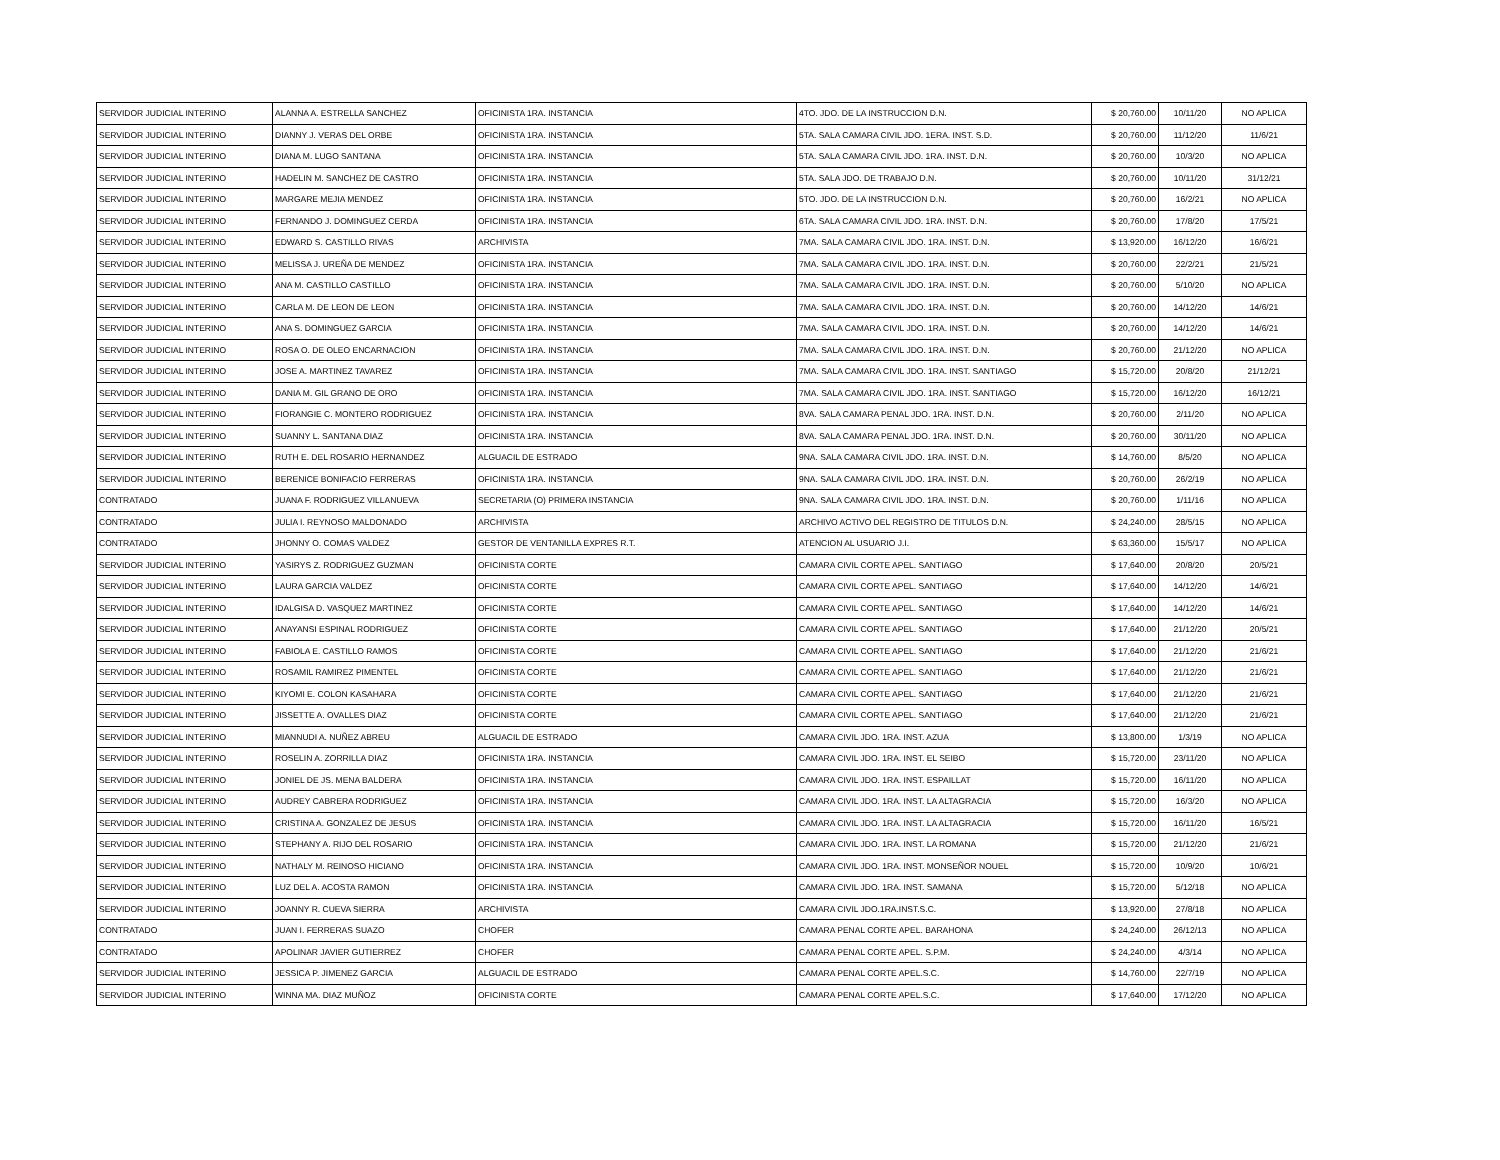| SERVIDOR JUDICIAL INTERINO | ALANNA A. ESTRELLA SANCHEZ | OFICINISTA 1RA. INSTANCIA | 4TO. JDO. DE LA INSTRUCCION D.N. | $ 20,760.00 | 10/11/20 | NO APLICA |
| SERVIDOR JUDICIAL INTERINO | DIANNY J. VERAS DEL ORBE | OFICINISTA 1RA. INSTANCIA | 5TA. SALA CAMARA CIVIL JDO. 1ERA. INST. S.D. | $ 20,760.00 | 11/12/20 | 11/6/21 |
| SERVIDOR JUDICIAL INTERINO | DIANA M. LUGO SANTANA | OFICINISTA 1RA. INSTANCIA | 5TA. SALA CAMARA CIVIL JDO. 1RA. INST. D.N. | $ 20,760.00 | 10/3/20 | NO APLICA |
| SERVIDOR JUDICIAL INTERINO | HADELIN M. SANCHEZ DE CASTRO | OFICINISTA 1RA. INSTANCIA | 5TA. SALA JDO. DE TRABAJO D.N. | $ 20,760.00 | 10/11/20 | 31/12/21 |
| SERVIDOR JUDICIAL INTERINO | MARGARE MEJIA MENDEZ | OFICINISTA 1RA. INSTANCIA | 5TO. JDO. DE LA INSTRUCCION D.N. | $ 20,760.00 | 16/2/21 | NO APLICA |
| SERVIDOR JUDICIAL INTERINO | FERNANDO J. DOMINGUEZ CERDA | OFICINISTA 1RA. INSTANCIA | 6TA. SALA CAMARA CIVIL JDO. 1RA. INST. D.N. | $ 20,760.00 | 17/8/20 | 17/5/21 |
| SERVIDOR JUDICIAL INTERINO | EDWARD S. CASTILLO RIVAS | ARCHIVISTA | 7MA. SALA CAMARA CIVIL JDO. 1RA. INST. D.N. | $ 13,920.00 | 16/12/20 | 16/6/21 |
| SERVIDOR JUDICIAL INTERINO | MELISSA J. UREÑA DE MENDEZ | OFICINISTA 1RA. INSTANCIA | 7MA. SALA CAMARA CIVIL JDO. 1RA. INST. D.N. | $ 20,760.00 | 22/2/21 | 21/5/21 |
| SERVIDOR JUDICIAL INTERINO | ANA M. CASTILLO CASTILLO | OFICINISTA 1RA. INSTANCIA | 7MA. SALA CAMARA CIVIL JDO. 1RA. INST. D.N. | $ 20,760.00 | 5/10/20 | NO APLICA |
| SERVIDOR JUDICIAL INTERINO | CARLA M. DE LEON DE LEON | OFICINISTA 1RA. INSTANCIA | 7MA. SALA CAMARA CIVIL JDO. 1RA. INST. D.N. | $ 20,760.00 | 14/12/20 | 14/6/21 |
| SERVIDOR JUDICIAL INTERINO | ANA S. DOMINGUEZ GARCIA | OFICINISTA 1RA. INSTANCIA | 7MA. SALA CAMARA CIVIL JDO. 1RA. INST. D.N. | $ 20,760.00 | 14/12/20 | 14/6/21 |
| SERVIDOR JUDICIAL INTERINO | ROSA O. DE OLEO ENCARNACION | OFICINISTA 1RA. INSTANCIA | 7MA. SALA CAMARA CIVIL JDO. 1RA. INST. D.N. | $ 20,760.00 | 21/12/20 | NO APLICA |
| SERVIDOR JUDICIAL INTERINO | JOSE A. MARTINEZ TAVAREZ | OFICINISTA 1RA. INSTANCIA | 7MA. SALA CAMARA CIVIL JDO. 1RA. INST. SANTIAGO | $ 15,720.00 | 20/8/20 | 21/12/21 |
| SERVIDOR JUDICIAL INTERINO | DANIA M. GIL GRANO DE ORO | OFICINISTA 1RA. INSTANCIA | 7MA. SALA CAMARA CIVIL JDO. 1RA. INST. SANTIAGO | $ 15,720.00 | 16/12/20 | 16/12/21 |
| SERVIDOR JUDICIAL INTERINO | FIORANGIE C. MONTERO RODRIGUEZ | OFICINISTA 1RA. INSTANCIA | 8VA. SALA CAMARA PENAL JDO. 1RA. INST. D.N. | $ 20,760.00 | 2/11/20 | NO APLICA |
| SERVIDOR JUDICIAL INTERINO | SUANNY L. SANTANA DIAZ | OFICINISTA 1RA. INSTANCIA | 8VA. SALA CAMARA PENAL JDO. 1RA. INST. D.N. | $ 20,760.00 | 30/11/20 | NO APLICA |
| SERVIDOR JUDICIAL INTERINO | RUTH E. DEL ROSARIO HERNANDEZ | ALGUACIL DE ESTRADO | 9NA. SALA CAMARA CIVIL JDO. 1RA. INST. D.N. | $ 14,760.00 | 8/5/20 | NO APLICA |
| SERVIDOR JUDICIAL INTERINO | BERENICE BONIFACIO FERRERAS | OFICINISTA 1RA. INSTANCIA | 9NA. SALA CAMARA CIVIL JDO. 1RA. INST. D.N. | $ 20,760.00 | 26/2/19 | NO APLICA |
| CONTRATADO | JUANA F. RODRIGUEZ VILLANUEVA | SECRETARIA (O) PRIMERA INSTANCIA | 9NA. SALA CAMARA CIVIL JDO. 1RA. INST. D.N. | $ 20,760.00 | 1/11/16 | NO APLICA |
| CONTRATADO | JULIA I. REYNOSO MALDONADO | ARCHIVISTA | ARCHIVO ACTIVO DEL REGISTRO DE TITULOS D.N. | $ 24,240.00 | 28/5/15 | NO APLICA |
| CONTRATADO | JHONNY O. COMAS VALDEZ | GESTOR DE VENTANILLA EXPRES R.T. | ATENCION AL USUARIO J.I. | $ 63,360.00 | 15/5/17 | NO APLICA |
| SERVIDOR JUDICIAL INTERINO | YASIRYS Z. RODRIGUEZ GUZMAN | OFICINISTA CORTE | CAMARA CIVIL CORTE APEL. SANTIAGO | $ 17,640.00 | 20/8/20 | 20/5/21 |
| SERVIDOR JUDICIAL INTERINO | LAURA GARCIA VALDEZ | OFICINISTA CORTE | CAMARA CIVIL CORTE APEL. SANTIAGO | $ 17,640.00 | 14/12/20 | 14/6/21 |
| SERVIDOR JUDICIAL INTERINO | IDALGISA D. VASQUEZ MARTINEZ | OFICINISTA CORTE | CAMARA CIVIL CORTE APEL. SANTIAGO | $ 17,640.00 | 14/12/20 | 14/6/21 |
| SERVIDOR JUDICIAL INTERINO | ANAYANSI ESPINAL RODRIGUEZ | OFICINISTA CORTE | CAMARA CIVIL CORTE APEL. SANTIAGO | $ 17,640.00 | 21/12/20 | 20/5/21 |
| SERVIDOR JUDICIAL INTERINO | FABIOLA E. CASTILLO RAMOS | OFICINISTA CORTE | CAMARA CIVIL CORTE APEL. SANTIAGO | $ 17,640.00 | 21/12/20 | 21/6/21 |
| SERVIDOR JUDICIAL INTERINO | ROSAMIL RAMIREZ PIMENTEL | OFICINISTA CORTE | CAMARA CIVIL CORTE APEL. SANTIAGO | $ 17,640.00 | 21/12/20 | 21/6/21 |
| SERVIDOR JUDICIAL INTERINO | KIYOMI E. COLON KASAHARA | OFICINISTA CORTE | CAMARA CIVIL CORTE APEL. SANTIAGO | $ 17,640.00 | 21/12/20 | 21/6/21 |
| SERVIDOR JUDICIAL INTERINO | JISSETTE A. OVALLES DIAZ | OFICINISTA CORTE | CAMARA CIVIL CORTE APEL. SANTIAGO | $ 17,640.00 | 21/12/20 | 21/6/21 |
| SERVIDOR JUDICIAL INTERINO | MIANNUDI A. NUÑEZ ABREU | ALGUACIL DE ESTRADO | CAMARA CIVIL JDO. 1RA. INST. AZUA | $ 13,800.00 | 1/3/19 | NO APLICA |
| SERVIDOR JUDICIAL INTERINO | ROSELIN A. ZORRILLA DIAZ | OFICINISTA 1RA. INSTANCIA | CAMARA CIVIL JDO. 1RA. INST. EL SEIBO | $ 15,720.00 | 23/11/20 | NO APLICA |
| SERVIDOR JUDICIAL INTERINO | JONIEL DE JS. MENA BALDERA | OFICINISTA 1RA. INSTANCIA | CAMARA CIVIL JDO. 1RA. INST. ESPAILLAT | $ 15,720.00 | 16/11/20 | NO APLICA |
| SERVIDOR JUDICIAL INTERINO | AUDREY CABRERA RODRIGUEZ | OFICINISTA 1RA. INSTANCIA | CAMARA CIVIL JDO. 1RA. INST. LA ALTAGRACIA | $ 15,720.00 | 16/3/20 | NO APLICA |
| SERVIDOR JUDICIAL INTERINO | CRISTINA A. GONZALEZ DE JESUS | OFICINISTA 1RA. INSTANCIA | CAMARA CIVIL JDO. 1RA. INST. LA ALTAGRACIA | $ 15,720.00 | 16/11/20 | 16/5/21 |
| SERVIDOR JUDICIAL INTERINO | STEPHANY A. RIJO DEL ROSARIO | OFICINISTA 1RA. INSTANCIA | CAMARA CIVIL JDO. 1RA. INST. LA ROMANA | $ 15,720.00 | 21/12/20 | 21/6/21 |
| SERVIDOR JUDICIAL INTERINO | NATHALY M. REINOSO HICIANO | OFICINISTA 1RA. INSTANCIA | CAMARA CIVIL JDO. 1RA. INST. MONSEÑOR NOUEL | $ 15,720.00 | 10/9/20 | 10/6/21 |
| SERVIDOR JUDICIAL INTERINO | LUZ DEL A. ACOSTA RAMON | OFICINISTA 1RA. INSTANCIA | CAMARA CIVIL JDO. 1RA. INST. SAMANA | $ 15,720.00 | 5/12/18 | NO APLICA |
| SERVIDOR JUDICIAL INTERINO | JOANNY R. CUEVA SIERRA | ARCHIVISTA | CAMARA CIVIL JDO.1RA.INST.S.C. | $ 13,920.00 | 27/8/18 | NO APLICA |
| CONTRATADO | JUAN I. FERRERAS SUAZO | CHOFER | CAMARA PENAL CORTE APEL. BARAHONA | $ 24,240.00 | 26/12/13 | NO APLICA |
| CONTRATADO | APOLINAR JAVIER GUTIERREZ | CHOFER | CAMARA PENAL CORTE APEL. S.P.M. | $ 24,240.00 | 4/3/14 | NO APLICA |
| SERVIDOR JUDICIAL INTERINO | JESSICA P. JIMENEZ GARCIA | ALGUACIL DE ESTRADO | CAMARA PENAL CORTE APEL.S.C. | $ 14,760.00 | 22/7/19 | NO APLICA |
| SERVIDOR JUDICIAL INTERINO | WINNA MA. DIAZ MUÑOZ | OFICINISTA CORTE | CAMARA PENAL CORTE APEL.S.C. | $ 17,640.00 | 17/12/20 | NO APLICA |